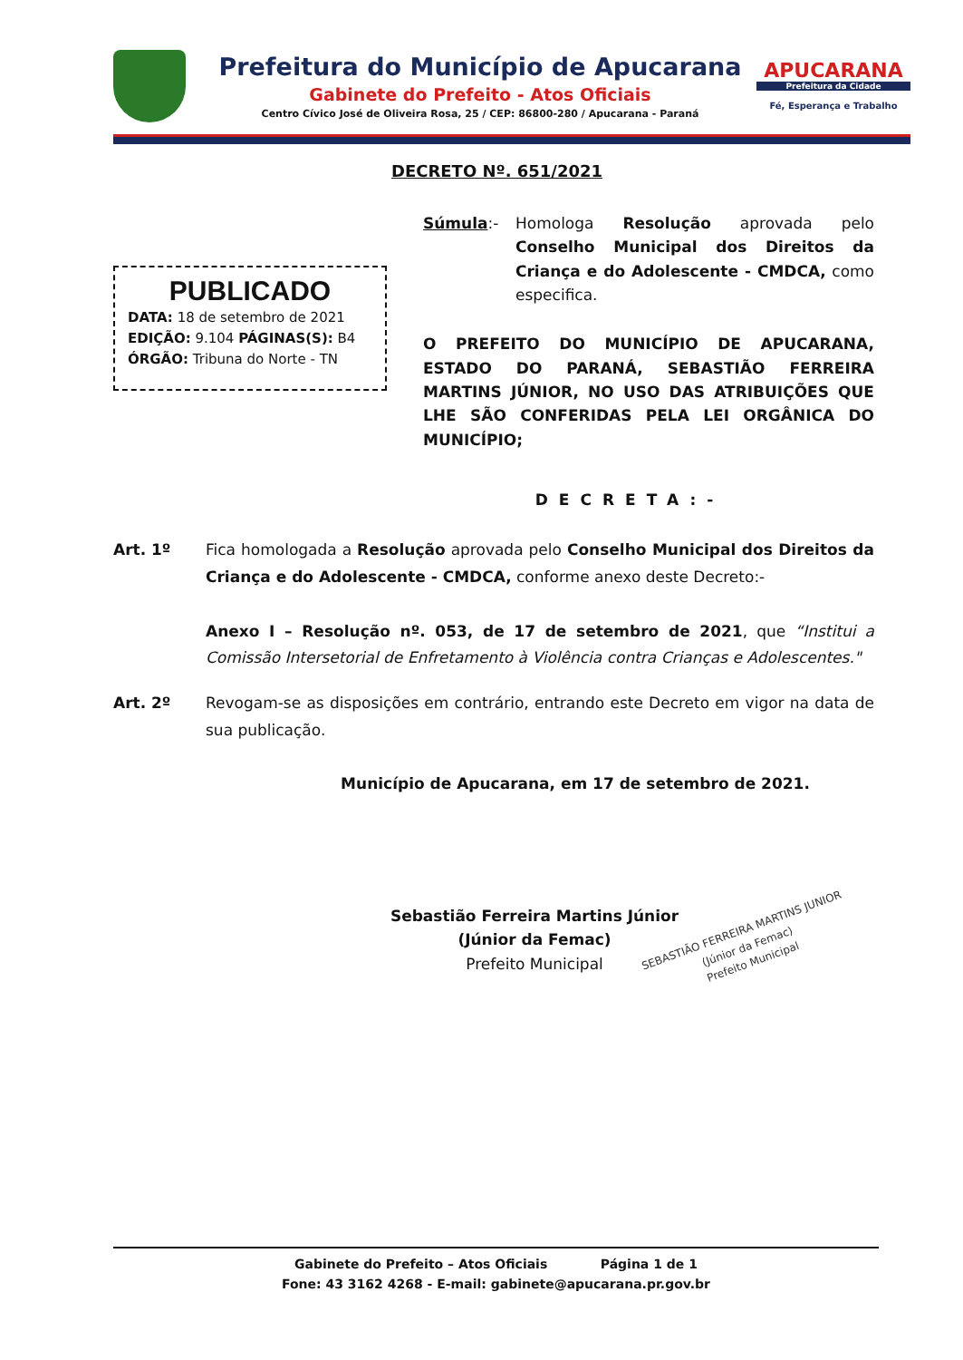Prefeitura do Município de Apucarana
Gabinete do Prefeito - Atos Oficiais
Centro Cívico José de Oliveira Rosa, 25 / CEP: 86800-280 / Apucarana - Paraná
APUCARANA
Prefeitura da Cidade
Fé, Esperança e Trabalho
DECRETO Nº. 651/2021
PUBLICADO
DATA: 18 de setembro de 2021
EDIÇÃO: 9.104 PÁGINAS(S): B4
ÓRGÃO: Tribuna do Norte - TN
Súmula:- Homologa Resolução aprovada pelo Conselho Municipal dos Direitos da Criança e do Adolescente - CMDCA, como especifica.
O PREFEITO DO MUNICÍPIO DE APUCARANA, ESTADO DO PARANÁ, SEBASTIÃO FERREIRA MARTINS JÚNIOR, NO USO DAS ATRIBUIÇÕES QUE LHE SÃO CONFERIDAS PELA LEI ORGÂNICA DO MUNICÍPIO;
DECRETA:-
Art. 1º Fica homologada a Resolução aprovada pelo Conselho Municipal dos Direitos da Criança e do Adolescente - CMDCA, conforme anexo deste Decreto:-
Anexo I – Resolução nº. 053, de 17 de setembro de 2021, que “Institui a Comissão Intersetorial de Enfretamento à Violência contra Crianças e Adolescentes."
Art. 2º Revogam-se as disposições em contrário, entrando este Decreto em vigor na data de sua publicação.
Município de Apucarana, em 17 de setembro de 2021.
Sebastião Ferreira Martins Júnior
(Júnior da Femac)
Prefeito Municipal
SEBASTIÃO FERREIRA MARTINS JUNIOR
(Júnior da Femac)
Prefeito Municipal
Gabinete do Prefeito – Atos Oficiais Página 1 de 1
Fone: 43 3162 4268 - E-mail: gabinete@apucarana.pr.gov.br